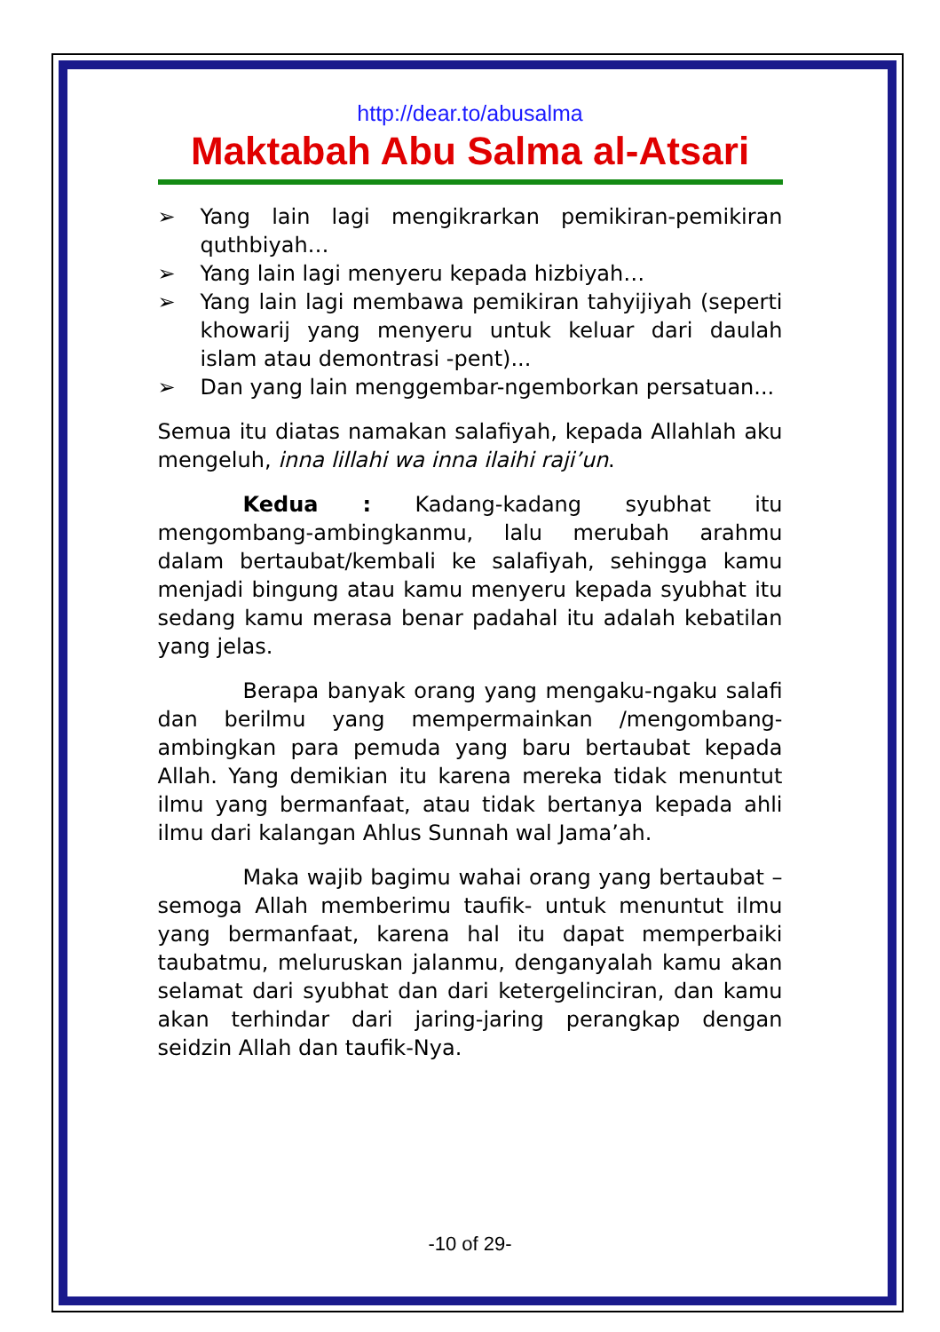http://dear.to/abusalma
Maktabah Abu Salma al-Atsari
➢ Yang lain lagi mengikrarkan pemikiran-pemikiran quthbiyah…
➢ Yang lain lagi menyeru kepada hizbiyah…
➢ Yang lain lagi membawa pemikiran tahyijiyah (seperti khowarij yang menyeru untuk keluar dari daulah islam atau demontrasi -pent)...
➢ Dan yang lain menggembar-ngemborkan persatuan...
Semua itu diatas namakan salafiyah, kepada Allahlah aku mengeluh, inna lillahi wa inna ilaihi raji’un.
Kedua : Kadang-kadang syubhat itu mengombang-ambingkanmu, lalu merubah arahmu dalam bertaubat/kembali ke salafiyah, sehingga kamu menjadi bingung atau kamu menyeru kepada syubhat itu sedang kamu merasa benar padahal itu adalah kebatilan yang jelas.
Berapa banyak orang yang mengaku-ngaku salafi dan berilmu yang mempermainkan /mengombang-ambingkan para pemuda yang baru bertaubat kepada Allah. Yang demikian itu karena mereka tidak menuntut ilmu yang bermanfaat, atau tidak bertanya kepada ahli ilmu dari kalangan Ahlus Sunnah wal Jama’ah.
Maka wajib bagimu wahai orang yang bertaubat –semoga Allah memberimu taufik- untuk menuntut ilmu yang bermanfaat, karena hal itu dapat memperbaiki taubatmu, meluruskan jalanmu, denganyalah kamu akan selamat dari syubhat dan dari ketergelinciran, dan kamu akan terhindar dari jaring-jaring perangkap dengan seidzin Allah dan taufik-Nya.
-10 of 29-